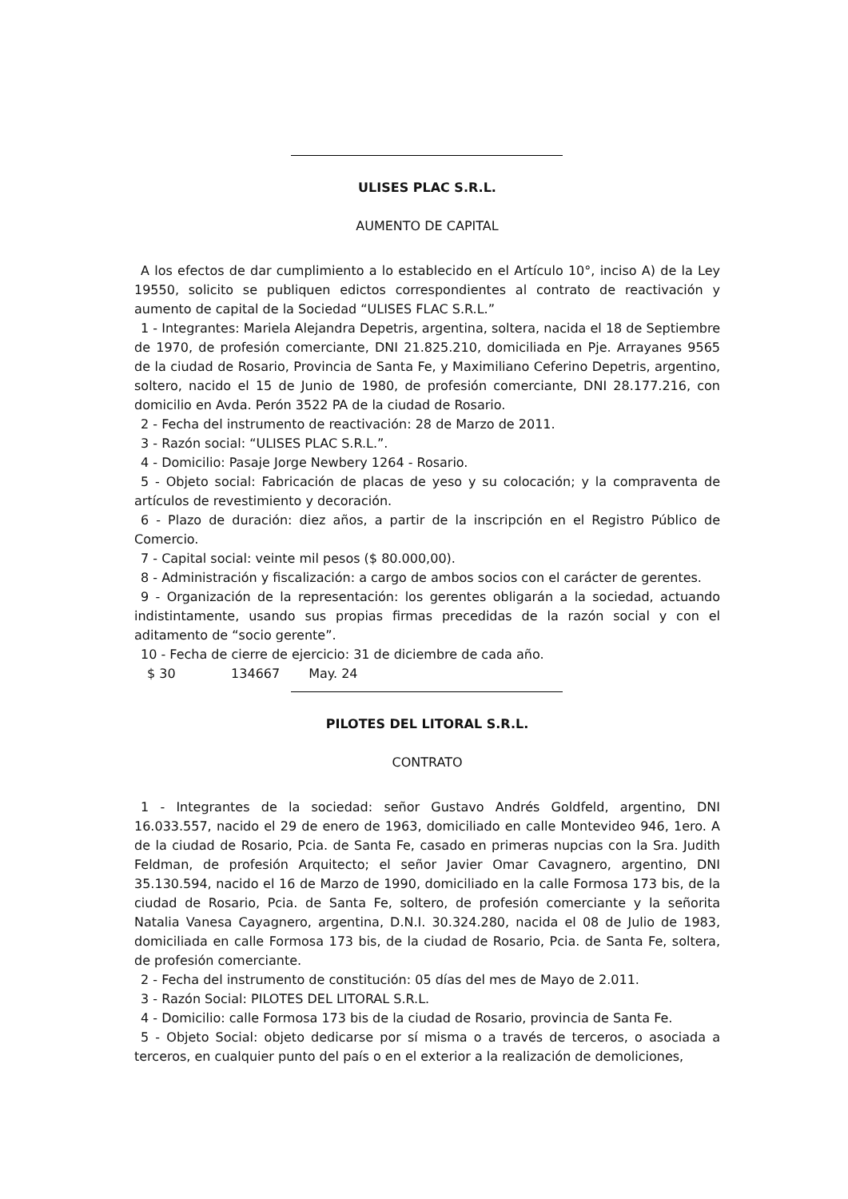ULISES PLAC S.R.L.
AUMENTO DE CAPITAL
A los efectos de dar cumplimiento a lo establecido en el Artículo 10°, inciso A) de la Ley 19550, solicito se publiquen edictos correspondientes al contrato de reactivación y aumento de capital de la Sociedad “ULISES FLAC S.R.L.”
1 - Integrantes: Mariela Alejandra Depetris, argentina, soltera, nacida el 18 de Septiembre de 1970, de profesión comerciante, DNI 21.825.210, domiciliada en Pje. Arrayanes 9565 de la ciudad de Rosario, Provincia de Santa Fe, y Maximiliano Ceferino Depetris, argentino, soltero, nacido el 15 de Junio de 1980, de profesión comerciante, DNI 28.177.216, con domicilio en Avda. Perón 3522 PA de la ciudad de Rosario.
2 - Fecha del instrumento de reactivación: 28 de Marzo de 2011.
3 - Razón social: “ULISES PLAC S.R.L.”.
4 - Domicilio: Pasaje Jorge Newbery 1264 - Rosario.
5 - Objeto social: Fabricación de placas de yeso y su colocación; y la compraventa de artículos de revestimiento y decoración.
6 - Plazo de duración: diez años, a partir de la inscripción en el Registro Público de Comercio.
7 - Capital social: veinte mil pesos ($ 80.000,00).
8 - Administración y fiscalización: a cargo de ambos socios con el carácter de gerentes.
9 - Organización de la representación: los gerentes obligarán a la sociedad, actuando indistintamente, usando sus propias firmas precedidas de la razón social y con el aditamento de “socio gerente”.
10 - Fecha de cierre de ejercicio: 31 de diciembre de cada año.
$ 30 134667 May. 24
PILOTES DEL LITORAL S.R.L.
CONTRATO
1 - Integrantes de la sociedad: señor Gustavo Andrés Goldfeld, argentino, DNI 16.033.557, nacido el 29 de enero de 1963, domiciliado en calle Montevideo 946, 1ero. A de la ciudad de Rosario, Pcia. de Santa Fe, casado en primeras nupcias con la Sra. Judith Feldman, de profesión Arquitecto; el señor Javier Omar Cavagnero, argentino, DNI 35.130.594, nacido el 16 de Marzo de 1990, domiciliado en la calle Formosa 173 bis, de la ciudad de Rosario, Pcia. de Santa Fe, soltero, de profesión comerciante y la señorita Natalia Vanesa Cayagnero, argentina, D.N.I. 30.324.280, nacida el 08 de Julio de 1983, domiciliada en calle Formosa 173 bis, de la ciudad de Rosario, Pcia. de Santa Fe, soltera, de profesión comerciante.
2 - Fecha del instrumento de constitución: 05 días del mes de Mayo de 2.011.
3 - Razón Social: PILOTES DEL LITORAL S.R.L.
4 - Domicilio: calle Formosa 173 bis de la ciudad de Rosario, provincia de Santa Fe.
5 - Objeto Social: objeto dedicarse por sí misma o a través de terceros, o asociada a terceros, en cualquier punto del país o en el exterior a la realización de demoliciones,